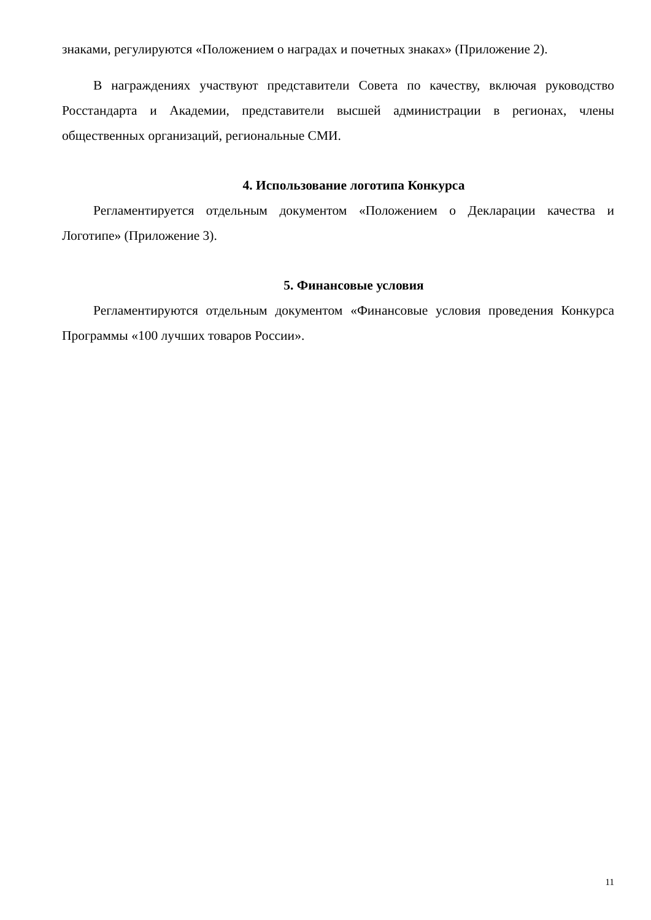знаками, регулируются «Положением о наградах и почетных знаках» (Приложение 2).
В награждениях участвуют представители Совета по качеству, включая руководство Росстандарта и Академии, представители высшей администрации в регионах, члены общественных организаций, региональные СМИ.
4. Использование логотипа Конкурса
Регламентируется отдельным документом «Положением о Декларации качества и Логотипе» (Приложение 3).
5. Финансовые условия
Регламентируются отдельным документом «Финансовые условия проведения Конкурса Программы «100 лучших товаров России».
11